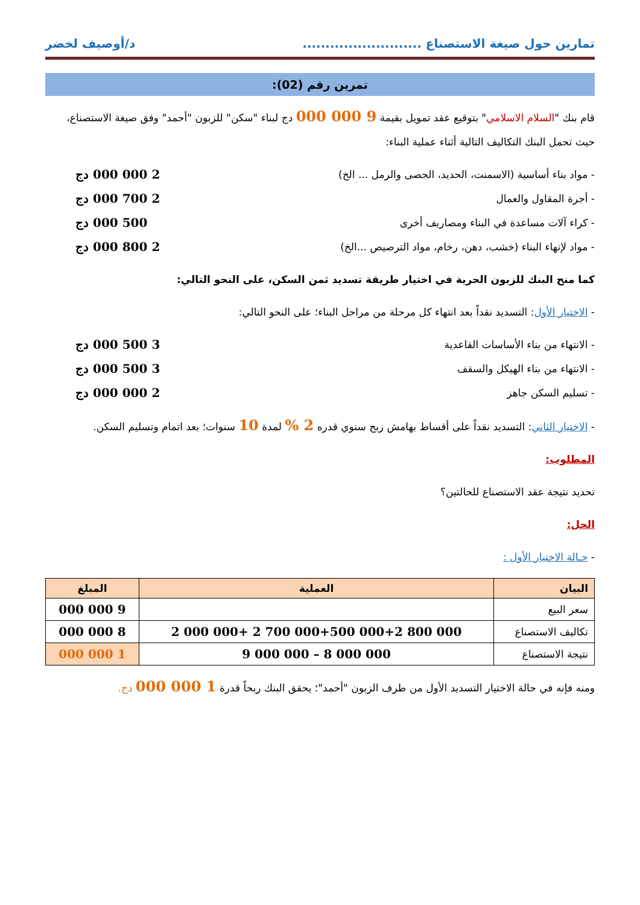تمارين حول صيغة الاستصناع .......................... د/أوصيف لخضر
تمرين رقم (02):
قام بنك "السلام الاسلامي" بتوقيع عقد تمويل بقيمة 9 000 000 دج لبناء "سكن" للزبون "أحمد" وفق صيغة الاستصناع، حيث تحمل البنك التكاليف التالية أثناء عملية البناء:
- مواد بناء أساسية (الاسمنت، الحديد، الحصى والرمل ... الخ) 2 000 000 دج
- أجرة المقاول والعمال 2 700 000 دج
- كراء آلات مساعدة في البناء ومصاريف أخرى 500 000 دج
- مواد لإنهاء البناء (خشب، دهن، رخام، مواد الترصيص ...الخ) 2 800 000 دج
كما منح البنك للزبون الحرية في اختيار طريقة تسديد ثمن السكن، على النحو التالي:
- الاختيار الأول: التسديد نقداً بعد انتهاء كل مرحلة من مراحل البناء؛ على النحو التالي:
- الانتهاء من بناء الأساسات القاعدية 3 500 000 دج
- الانتهاء من بناء الهيكل والسقف 3 500 000 دج
- تسليم السكن جاهز 2 000 000 دج
- الاختيار الثاني: التسديد نقداً على أقساط بهامش ربح سنوي قدره 2 % لمدة 10 سنوات؛ بعد اتمام وتسليم السكن.
المطلوب:
تحديد نتيجة عقد الاستصناع للحالتين؟
الحل:
- حـالة الاختيار الأول :
| البيان | العملية | المبلغ |
| --- | --- | --- |
| سعر البيع | | 9 000 000 |
| تكاليف الاستصناع | 2 000 000+ 2 700 000+500 000+2 800 000 | 8 000 000 |
| نتيجة الاستصناع | 9 000 000 – 8 000 000 | 1 000 000 |
ومنه فإنه في حالة الاختيار التسديد الأول من طرف الزبون "أحمد"؛ يحقق البنك ربحاً قدرة 1 000 000 دج.